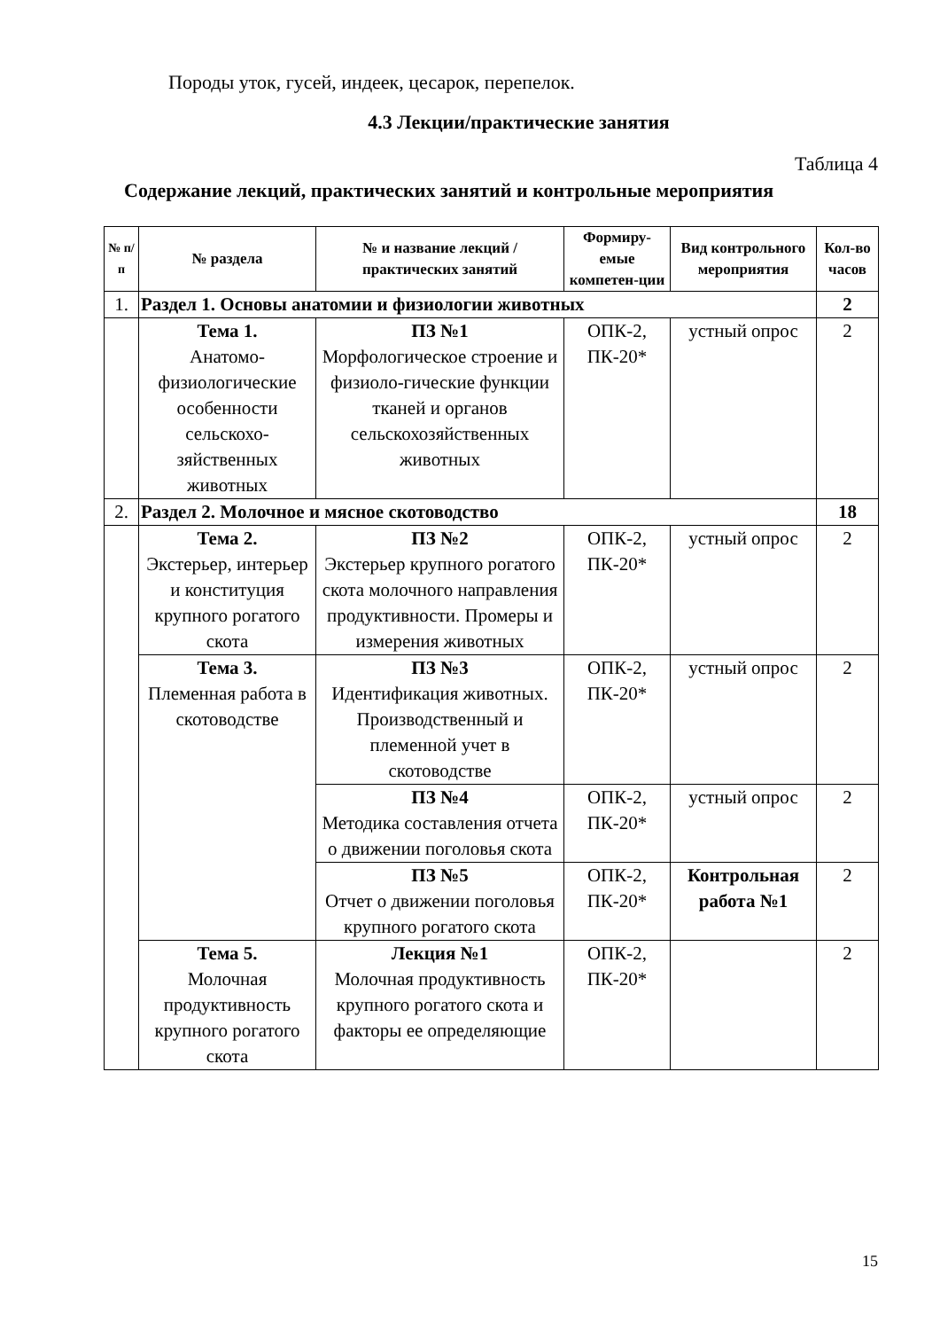Породы уток, гусей, индеек, цесарок, перепелок.
4.3 Лекции/практические занятия
Таблица 4
Содержание лекций, практических занятий и контрольные мероприятия
| № п/п | № раздела | № и название лекций / практических занятий | Формиру-емые компетен-ции | Вид контрольного мероприятия | Кол-во часов |
| --- | --- | --- | --- | --- | --- |
| 1. | Раздел 1. Основы анатомии и физиологии животных | | | | 2 |
| | Тема 1. Анатомо-физиологические особенности сельскохо-зяйственных животных | ПЗ №1 Морфологическое строение и физиоло-гические функции тканей и органов сельскохозяйственных животных | ОПК-2, ПК-20* | устный опрос | 2 |
| 2. | Раздел 2. Молочное и мясное скотоводство | | | | 18 |
| | Тема 2. Экстерьер, интерьер и конституция крупного рогатого скота | ПЗ №2 Экстерьер крупного рогатого скота молочного направления продуктивности. Промеры и измерения животных | ОПК-2, ПК-20* | устный опрос | 2 |
| | Тема 3. Племенная работа в скотоводстве | ПЗ №3 Идентификация животных. Производственный и племенной учет в скотоводстве | ОПК-2, ПК-20* | устный опрос | 2 |
| | | ПЗ №4 Методика составления отчета о движении поголовья скота | ОПК-2, ПК-20* | устный опрос | 2 |
| | | ПЗ №5 Отчет о движении поголовья крупного рогатого скота | ОПК-2, ПК-20* | Контрольная работа №1 | 2 |
| | Тема 5. Молочная продуктивность крупного рогатого скота | Лекция №1 Молочная продуктивность крупного рогатого скота и факторы ее определяющие | ОПК-2, ПК-20* | | 2 |
15